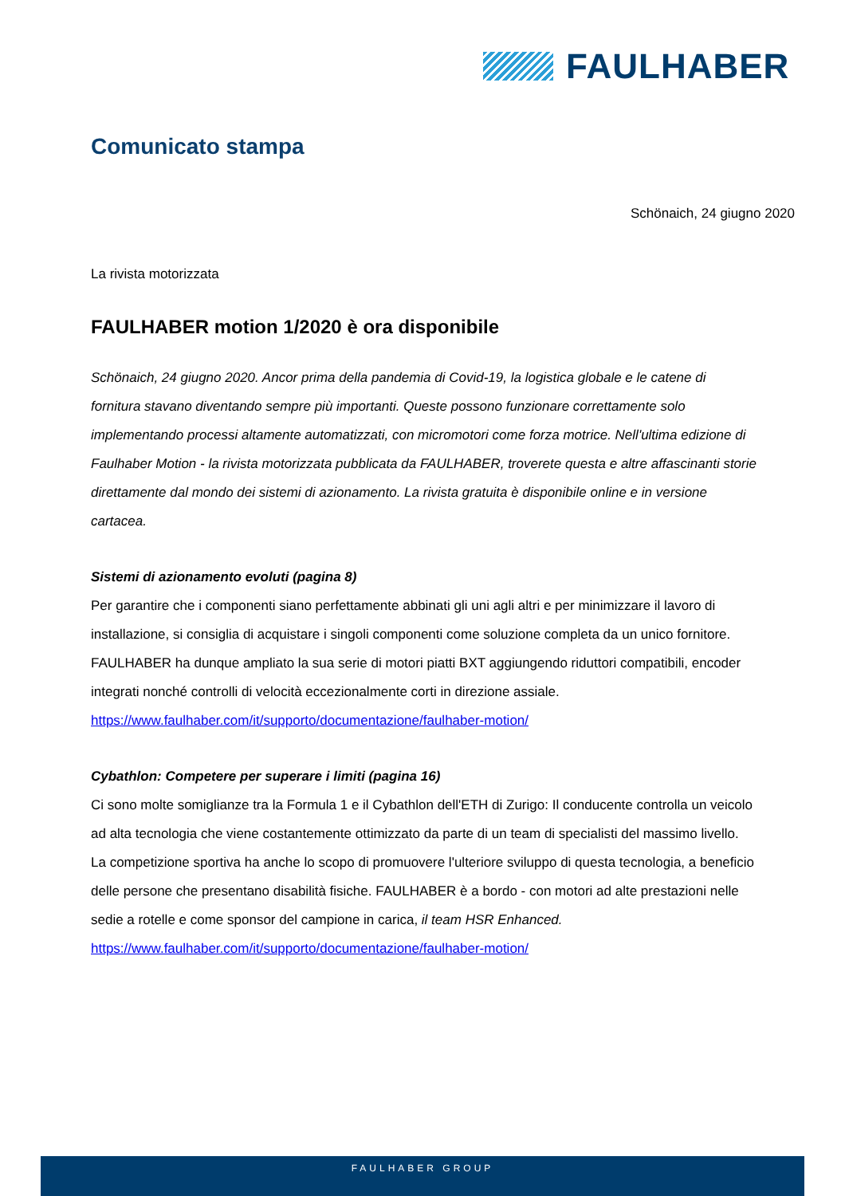FAULHABER
Comunicato stampa
Schönaich, 24 giugno 2020
La rivista motorizzata
FAULHABER motion 1/2020 è ora disponibile
Schönaich, 24 giugno 2020. Ancor prima della pandemia di Covid-19, la logistica globale e le catene di fornitura stavano diventando sempre più importanti. Queste possono funzionare correttamente solo implementando processi altamente automatizzati, con micromotori come forza motrice. Nell'ultima edizione di Faulhaber Motion - la rivista motorizzata pubblicata da FAULHABER, troverete questa e altre affascinanti storie direttamente dal mondo dei sistemi di azionamento. La rivista gratuita è disponibile online e in versione cartacea.
Sistemi di azionamento evoluti (pagina 8)
Per garantire che i componenti siano perfettamente abbinati gli uni agli altri e per minimizzare il lavoro di installazione, si consiglia di acquistare i singoli componenti come soluzione completa da un unico fornitore. FAULHABER ha dunque ampliato la sua serie di motori piatti BXT aggiungendo riduttori compatibili, encoder integrati nonché controlli di velocità eccezionalmente corti in direzione assiale.
https://www.faulhaber.com/it/supporto/documentazione/faulhaber-motion/
Cybathlon: Competere per superare i limiti (pagina 16)
Ci sono molte somiglianze tra la Formula 1 e il Cybathlon dell'ETH di Zurigo: Il conducente controlla un veicolo ad alta tecnologia che viene costantemente ottimizzato da parte di un team di specialisti del massimo livello. La competizione sportiva ha anche lo scopo di promuovere l'ulteriore sviluppo di questa tecnologia, a beneficio delle persone che presentano disabilità fisiche. FAULHABER è a bordo - con motori ad alte prestazioni nelle sedie a rotelle e come sponsor del campione in carica, il team HSR Enhanced.
https://www.faulhaber.com/it/supporto/documentazione/faulhaber-motion/
FAULHABER GROUP